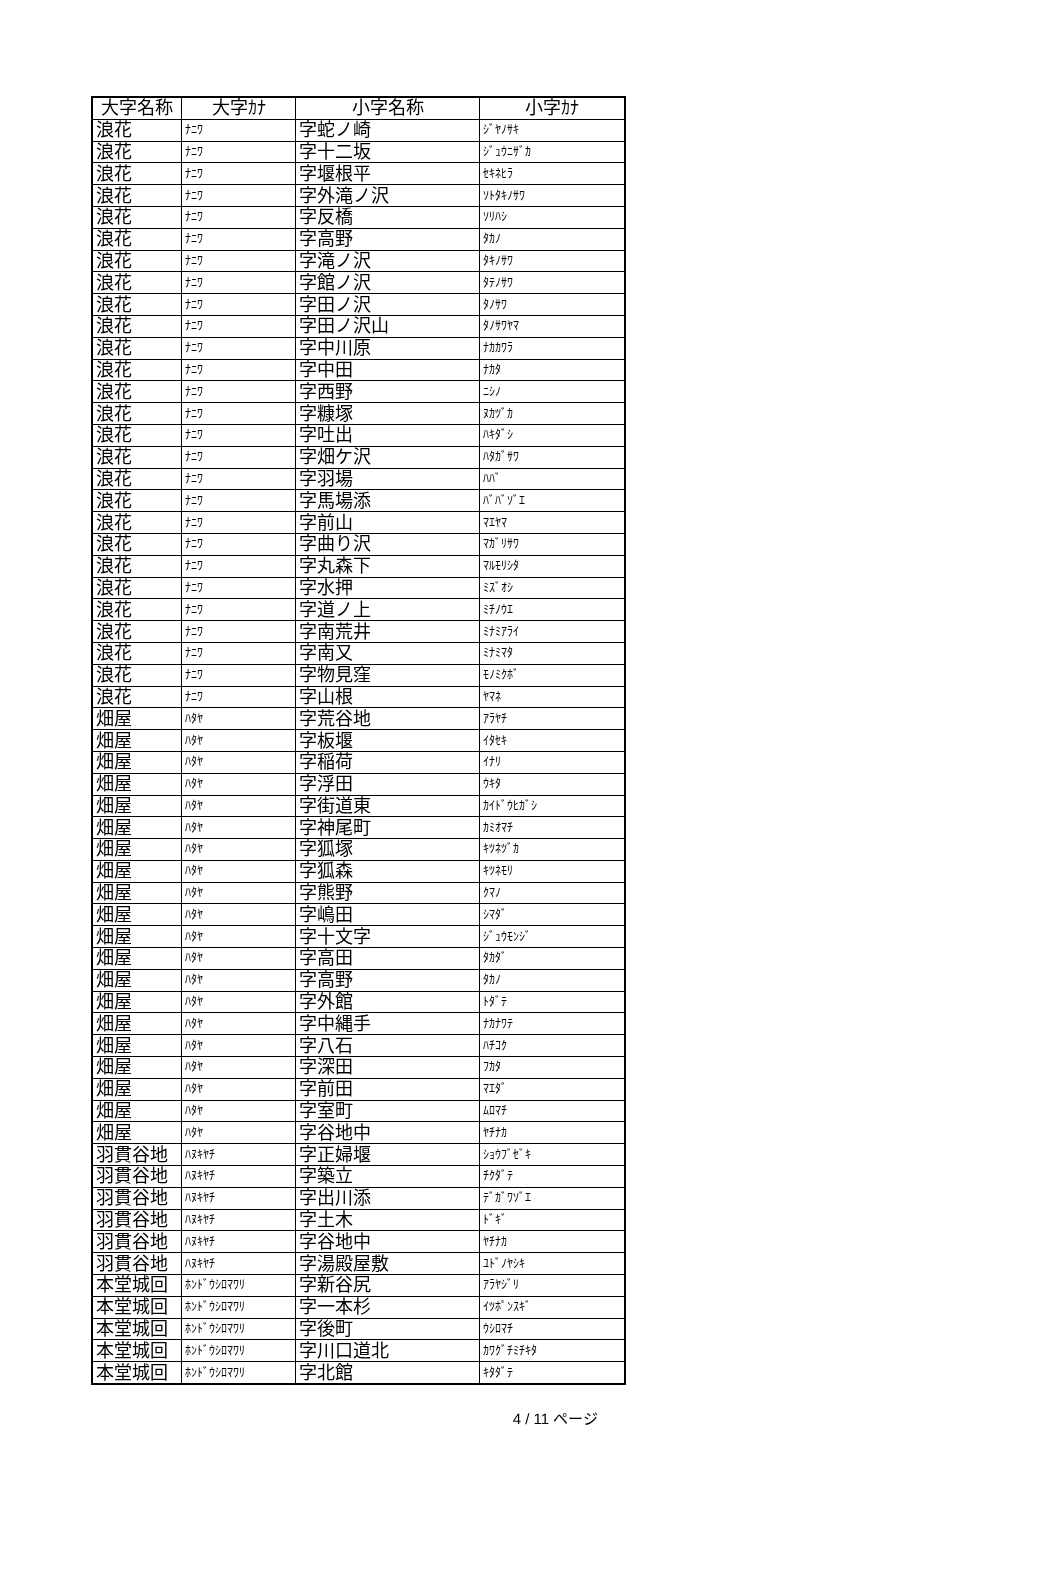| 大字名称 | 大字ｶﾅ | 小字名称 | 小字ｶﾅ |
| --- | --- | --- | --- |
| 浪花 | ﾅﾆﾜ | 字蛇ノ崎 | ｼﾞﾔﾉｻｷ |
| 浪花 | ﾅﾆﾜ | 字十二坂 | ｼﾞｭｳﾆｻﾞｶ |
| 浪花 | ﾅﾆﾜ | 字堰根平 | ｾｷﾈﾋﾗ |
| 浪花 | ﾅﾆﾜ | 字外滝ノ沢 | ｿﾄﾀｷﾉｻﾜ |
| 浪花 | ﾅﾆﾜ | 字反橋 | ｿﾘﾊｼ |
| 浪花 | ﾅﾆﾜ | 字高野 | ﾀｶﾉ |
| 浪花 | ﾅﾆﾜ | 字滝ノ沢 | ﾀｷﾉｻﾜ |
| 浪花 | ﾅﾆﾜ | 字館ノ沢 | ﾀﾃﾉｻﾜ |
| 浪花 | ﾅﾆﾜ | 字田ノ沢 | ﾀﾉｻﾜ |
| 浪花 | ﾅﾆﾜ | 字田ノ沢山 | ﾀﾉｻﾜﾔﾏ |
| 浪花 | ﾅﾆﾜ | 字中川原 | ﾅｶｶﾜﾗ |
| 浪花 | ﾅﾆﾜ | 字中田 | ﾅｶﾀ |
| 浪花 | ﾅﾆﾜ | 字西野 | ﾆｼﾉ |
| 浪花 | ﾅﾆﾜ | 字糠塚 | ﾇｶﾂﾞｶ |
| 浪花 | ﾅﾆﾜ | 字吐出 | ﾊｷﾀﾞｼ |
| 浪花 | ﾅﾆﾜ | 字畑ケ沢 | ﾊﾀｶﾞｻﾜ |
| 浪花 | ﾅﾆﾜ | 字羽場 | ﾊﾊﾞ |
| 浪花 | ﾅﾆﾜ | 字馬場添 | ﾊﾞﾊﾞｿﾞｴ |
| 浪花 | ﾅﾆﾜ | 字前山 | ﾏｴﾔﾏ |
| 浪花 | ﾅﾆﾜ | 字曲り沢 | ﾏｶﾞﾘｻﾜ |
| 浪花 | ﾅﾆﾜ | 字丸森下 | ﾏﾙﾓﾘｼﾀ |
| 浪花 | ﾅﾆﾜ | 字水押 | ﾐｽﾞｵｼ |
| 浪花 | ﾅﾆﾜ | 字道ノ上 | ﾐﾁﾉｳｴ |
| 浪花 | ﾅﾆﾜ | 字南荒井 | ﾐﾅﾐｱﾗｲ |
| 浪花 | ﾅﾆﾜ | 字南又 | ﾐﾅﾐﾏﾀ |
| 浪花 | ﾅﾆﾜ | 字物見窪 | ﾓﾉﾐｸﾎﾞ |
| 浪花 | ﾅﾆﾜ | 字山根 | ﾔﾏﾈ |
| 畑屋 | ﾊﾀﾔ | 字荒谷地 | ｱﾗﾔﾁ |
| 畑屋 | ﾊﾀﾔ | 字板堰 | ｲﾀｾｷ |
| 畑屋 | ﾊﾀﾔ | 字稲荷 | ｲﾅﾘ |
| 畑屋 | ﾊﾀﾔ | 字浮田 | ｳｷﾀ |
| 畑屋 | ﾊﾀﾔ | 字街道東 | ｶｲﾄﾞｳﾋｶﾞｼ |
| 畑屋 | ﾊﾀﾔ | 字神尾町 | ｶﾐｵﾏﾁ |
| 畑屋 | ﾊﾀﾔ | 字狐塚 | ｷﾂﾈﾂﾞｶ |
| 畑屋 | ﾊﾀﾔ | 字狐森 | ｷﾂﾈﾓﾘ |
| 畑屋 | ﾊﾀﾔ | 字熊野 | ｸﾏﾉ |
| 畑屋 | ﾊﾀﾔ | 字嶋田 | ｼﾏﾀﾞ |
| 畑屋 | ﾊﾀﾔ | 字十文字 | ｼﾞｭｳﾓﾝｼﾞ |
| 畑屋 | ﾊﾀﾔ | 字高田 | ﾀｶﾀﾞ |
| 畑屋 | ﾊﾀﾔ | 字高野 | ﾀｶﾉ |
| 畑屋 | ﾊﾀﾔ | 字外館 | ﾄﾀﾞﾃ |
| 畑屋 | ﾊﾀﾔ | 字中縄手 | ﾅｶﾅﾜﾃ |
| 畑屋 | ﾊﾀﾔ | 字八石 | ﾊﾁｺｸ |
| 畑屋 | ﾊﾀﾔ | 字深田 | ﾌｶﾀ |
| 畑屋 | ﾊﾀﾔ | 字前田 | ﾏｴﾀﾞ |
| 畑屋 | ﾊﾀﾔ | 字室町 | ﾑﾛﾏﾁ |
| 畑屋 | ﾊﾀﾔ | 字谷地中 | ﾔﾁﾅｶ |
| 羽貫谷地 | ﾊﾇｷﾔﾁ | 字正婦堰 | ｼｮｳﾌﾞｾﾞｷ |
| 羽貫谷地 | ﾊﾇｷﾔﾁ | 字築立 | ﾁｸﾀﾞﾃ |
| 羽貫谷地 | ﾊﾇｷﾔﾁ | 字出川添 | ﾃﾞｶﾞﾜｿﾞｴ |
| 羽貫谷地 | ﾊﾇｷﾔﾁ | 字土木 | ﾄﾞｷﾞ |
| 羽貫谷地 | ﾊﾇｷﾔﾁ | 字谷地中 | ﾔﾁﾅｶ |
| 羽貫谷地 | ﾊﾇｷﾔﾁ | 字湯殿屋敷 | ﾕﾄﾞﾉﾔｼｷ |
| 本堂城回 | ﾎﾝﾄﾞｳｼﾛﾏﾜﾘ | 字新谷尻 | ｱﾗﾔｼﾞﾘ |
| 本堂城回 | ﾎﾝﾄﾞｳｼﾛﾏﾜﾘ | 字一本杉 | ｲﾂﾎﾟﾝｽｷﾞ |
| 本堂城回 | ﾎﾝﾄﾞｳｼﾛﾏﾜﾘ | 字後町 | ｳｼﾛﾏﾁ |
| 本堂城回 | ﾎﾝﾄﾞｳｼﾛﾏﾜﾘ | 字川口道北 | ｶﾜｸﾞﾁﾐﾁｷﾀ |
| 本堂城回 | ﾎﾝﾄﾞｳｼﾛﾏﾜﾘ | 字北館 | ｷﾀﾀﾞﾃ |
4 / 11 ページ